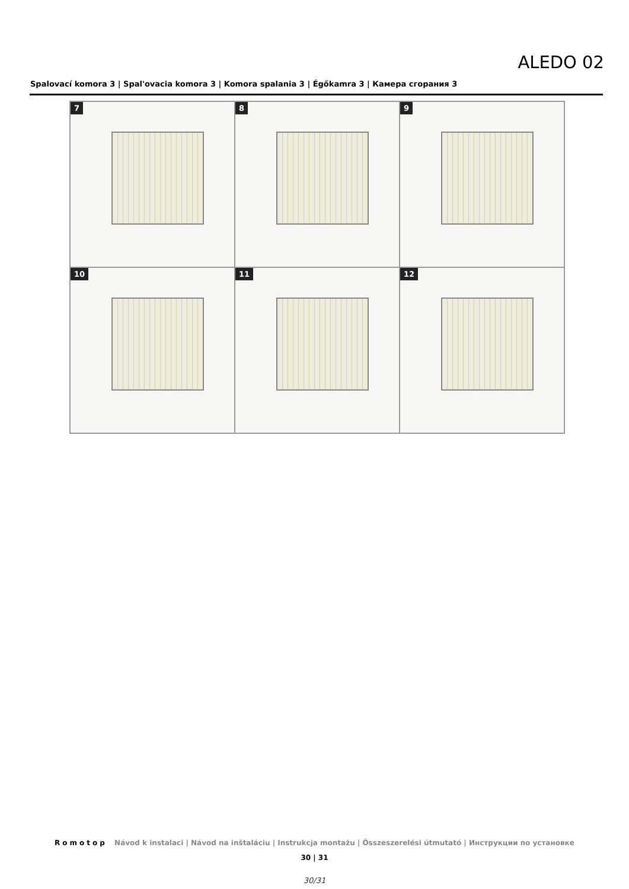ALEDO 02
Spalovací komora 3 | Spal'ovacia komora 3 | Komora spalania 3 | Égőkamra 3 | Камера сгорания 3
7
8
9
10
11
12
Romotop Návod k instalaci | Návod na inštaláciu | Instrukcja montażu | Összeszerelési útmutató | Инструкции по установке
30 | 31
30/31